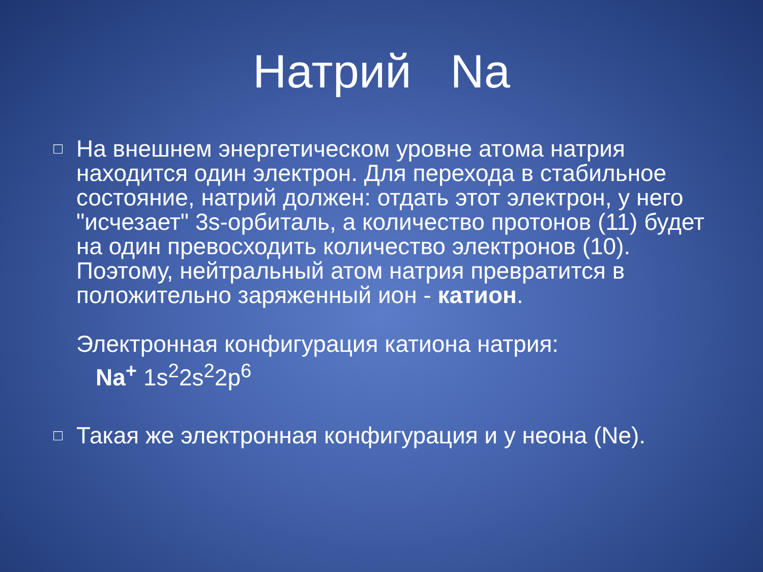Натрий Na
□
На внешнем энергетическом уровне атома натрия находится один электрон. Для перехода в стабильное состояние, натрий должен: отдать этот электрон, у него "исчезает" 3s-орбиталь, а количество протонов (11) будет на один превосходить количество электронов (10). Поэтому, нейтральный атом натрия превратится в положительно заряженный ион - катион.
Электронная конфигурация катиона натрия:
Na<sup>+</sup> 1s<sup>2</sup>2s<sup>2</sup>2p<sup>6</sup>
□
Такая же электронная конфигурация и у неона (Ne).